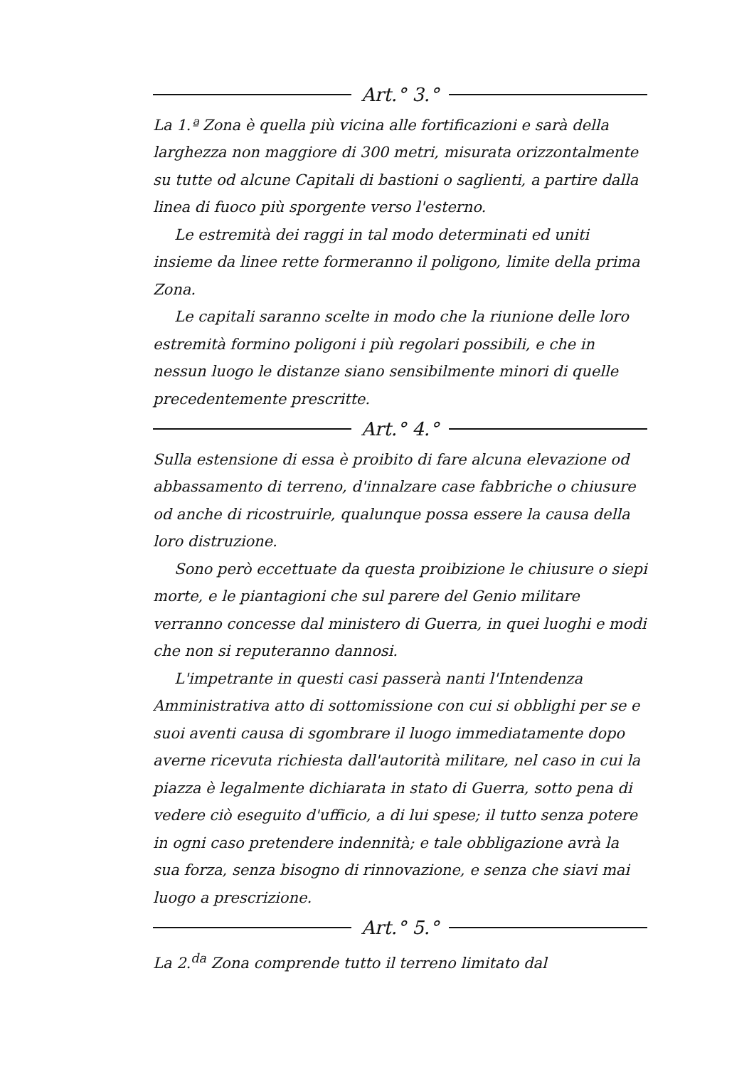Art.° 3.°
La 1.ª Zona è quella più vicina alle fortificazioni e sarà della larghezza non maggiore di 300 metri, misurata orizzontalmente su tutte od alcune Capitali di bastioni o saglienti, a partire dalla linea di fuoco più sporgente verso l'esterno.
Le estremità dei raggi in tal modo determinati ed uniti insieme da linee rette formeranno il poligono, limite della prima Zona.
Le capitali saranno scelte in modo che la riunione delle loro estremità formino poligoni i più regolari possibili, e che in nessun luogo le distanze siano sensibilmente minori di quelle precedentemente prescritte.
Art.° 4.°
Sulla estensione di essa è proibito di fare alcuna elevazione od abbassamento di terreno, d'innalzare case fabbriche o chiusure od anche di ricostruirle, qualunque possa essere la causa della loro distruzione.
Sono però eccettuate da questa proibizione le chiusure o siepi morte, e le piantagioni che sul parere del Genio militare verranno concesse dal ministero di Guerra, in quei luoghi e modi che non si reputeranno dannosi.
L'impetrante in questi casi passerà nanti l'Intendenza Amministrativa atto di sottomissione con cui si obblighi per se e suoi aventi causa di sgombrare il luogo immediatamente dopo averne ricevuta richiesta dall'autorità militare, nel caso in cui la piazza è legalmente dichiarata in stato di Guerra, sotto pena di vedere ciò eseguito d'ufficio, a di lui spese; il tutto senza potere in ogni caso pretendere indennità; e tale obbligazione avrà la sua forza, senza bisogno di rinnovazione, e senza che siavi mai luogo a prescrizione.
Art.° 5.°
La 2.<sup>da</sup> Zona comprende tutto il terreno limitato dal